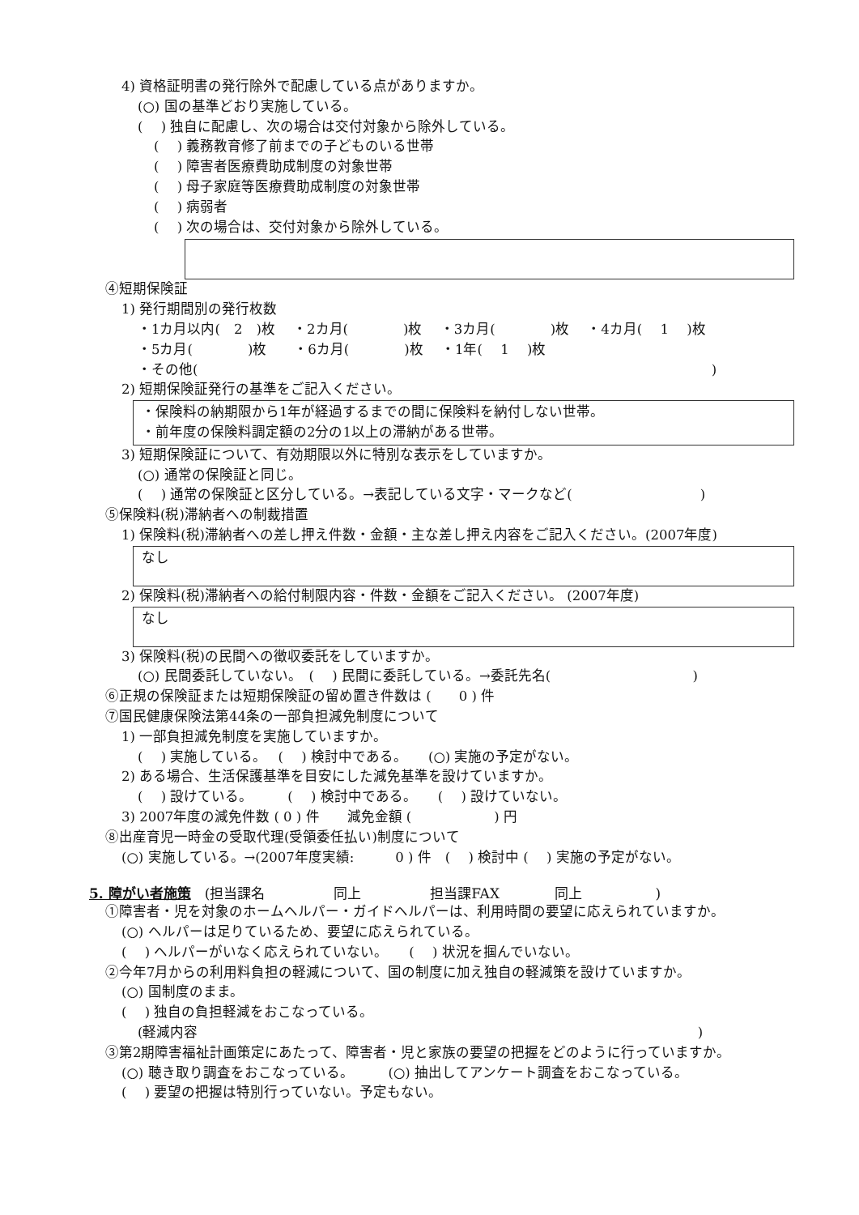4) 資格証明書の発行除外で配慮している点がありますか。
(○) 国の基準どおり実施している。
(　 ) 独自に配慮し、次の場合は交付対象から除外している。
(　 ) 義務教育修了前までの子どものいる世帯
(　 ) 障害者医療費助成制度の対象世帯
(　 ) 母子家庭等医療費助成制度の対象世帯
(　 ) 病弱者
(　 ) 次の場合は、交付対象から除外している。
④短期保険証
1) 発行期間別の発行枚数
・1カ月以内(　2　)枚　 ・2カ月(　　　　)枚　 ・3カ月(　　　　)枚　 ・4カ月(　 1　 )枚
・5カ月(　　　　)枚　　・6カ月(　　　　)枚　 ・1年(　 1　 )枚
・その他(　　　　　　　　　　　　　　　　　　　　　　　　　　　　　　　　　　　　　 )
2) 短期保険証発行の基準をご記入ください。
・保険料の納期限から1年が経過するまでの間に保険料を納付しない世帯。
・前年度の保険料調定額の2分の1以上の滞納がある世帯。
3) 短期保険証について、有効期限以外に特別な表示をしていますか。
(○) 通常の保険証と同じ。
(　 ) 通常の保険証と区分している。→表記している文字・マークなど(　　　　　　　　　 )
⑤保険料(税)滞納者への制裁措置
1) 保険料(税)滞納者への差し押え件数・金額・主な差し押え内容をご記入ください。(2007年度)
なし
2) 保険料(税)滞納者への給付制限内容・件数・金額をご記入ください。 (2007年度)
なし
3) 保険料(税)の民間への徴収委託をしていますか。
(○) 民間委託していない。　(　 ) 民間に委託している。→委託先名(　　　　　　　　　　 )
⑥正規の保険証または短期保険証の留め置き件数は (　　0 ) 件
⑦国民健康保険法第44条の一部負担減免制度について
1) 一部負担減免制度を実施していますか。
(　 ) 実施している。　 (　 ) 検討中である。　　(○) 実施の予定がない。
2) ある場合、生活保護基準を目安にした減免基準を設けていますか。
(　 ) 設けている。　　　(　 ) 検討中である。　　(　 ) 設けていない。
3) 2007年度の減免件数 ( 0 ) 件　　減免金額 (　　　　　　) 円
⑧出産育児一時金の受取代理(受領委任払い)制度について
(○) 実施している。→(2007年度実績:　　　0 ) 件　(　 ) 検討中 (　 ) 実施の予定がない。
5. 障がい者施策　(担当課名　　　　　同上　　　　　担当課FAX　　　　同上　　　　　 )
①障害者・児を対象のホームヘルパー・ガイドヘルパーは、利用時間の要望に応えられていますか。
(○) ヘルパーは足りているため、要望に応えられている。
(　 ) ヘルパーがいなく応えられていない。　　(　 ) 状況を掴んでいない。
②今年7月からの利用料負担の軽減について、国の制度に加え独自の軽減策を設けていますか。
(○) 国制度のまま。
(　 ) 独自の負担軽減をおこなっている。
(軽減内容　　　　　　　　　　　　　　　　　　　　　　　　　　　　　　　　　　　　 )
③第2期障害福祉計画策定にあたって、障害者・児と家族の要望の把握をどのように行っていますか。
(○) 聴き取り調査をおこなっている。　　　(○) 抽出してアンケート調査をおこなっている。
(　 ) 要望の把握は特別行っていない。予定もない。